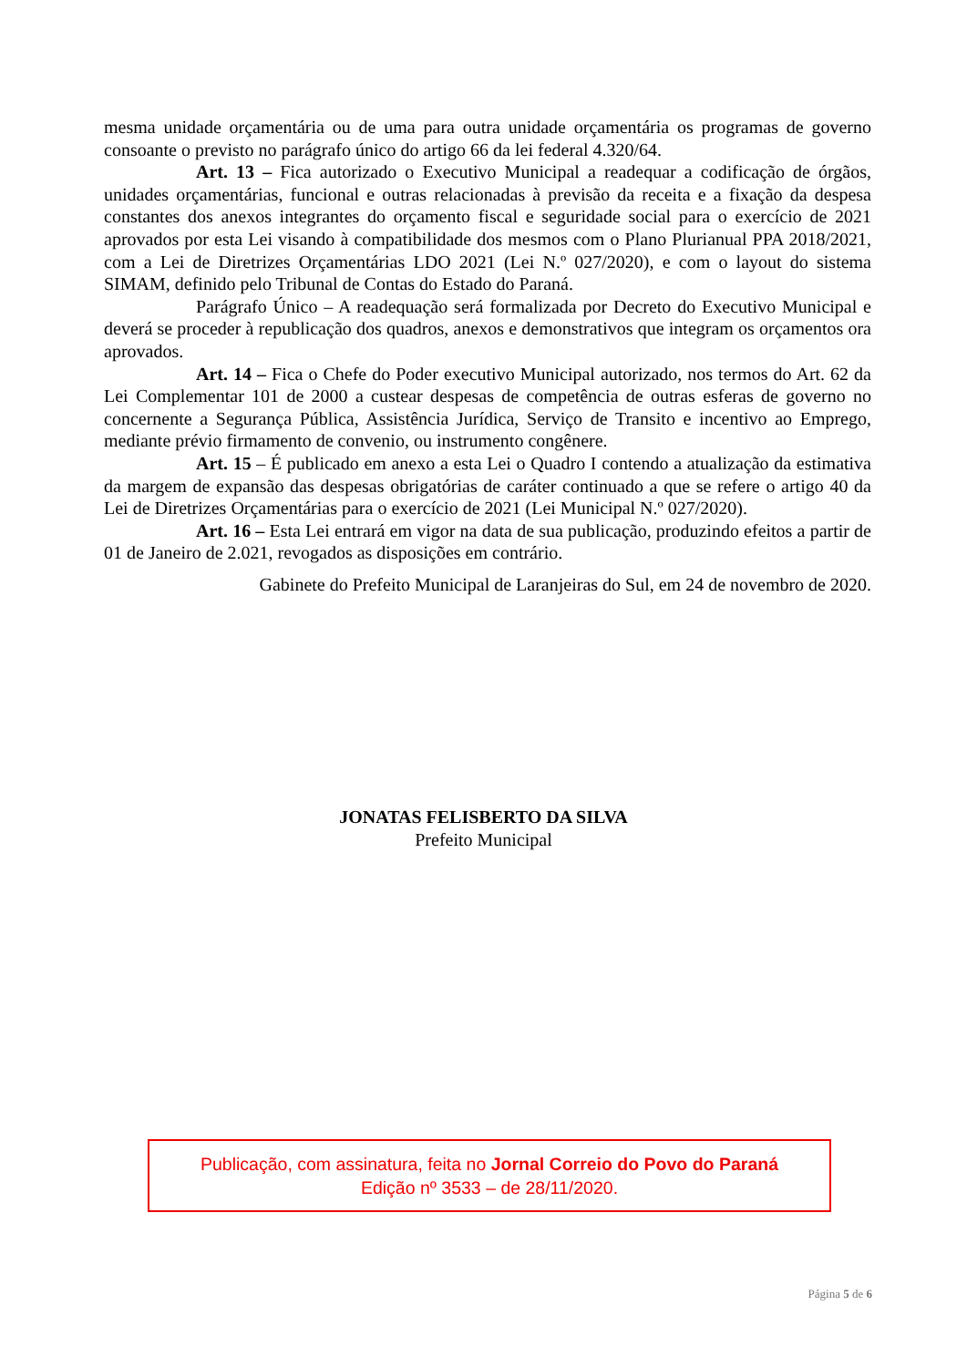mesma unidade orçamentária ou de uma para outra unidade orçamentária os programas de governo consoante o previsto no parágrafo único do artigo 66 da lei federal 4.320/64.
Art. 13 – Fica autorizado o Executivo Municipal a readequar a codificação de órgãos, unidades orçamentárias, funcional e outras relacionadas à previsão da receita e a fixação da despesa constantes dos anexos integrantes do orçamento fiscal e seguridade social para o exercício de 2021 aprovados por esta Lei visando à compatibilidade dos mesmos com o Plano Plurianual PPA 2018/2021, com a Lei de Diretrizes Orçamentárias LDO 2021 (Lei N.º 027/2020), e com o layout do sistema SIMAM, definido pelo Tribunal de Contas do Estado do Paraná.
Parágrafo Único – A readequação será formalizada por Decreto do Executivo Municipal e deverá se proceder à republicação dos quadros, anexos e demonstrativos que integram os orçamentos ora aprovados.
Art. 14 – Fica o Chefe do Poder executivo Municipal autorizado, nos termos do Art. 62 da Lei Complementar 101 de 2000 a custear despesas de competência de outras esferas de governo no concernente a Segurança Pública, Assistência Jurídica, Serviço de Transito e incentivo ao Emprego, mediante prévio firmamento de convenio, ou instrumento congênere.
Art. 15 – É publicado em anexo a esta Lei o Quadro I contendo a atualização da estimativa da margem de expansão das despesas obrigatórias de caráter continuado a que se refere o artigo 40 da Lei de Diretrizes Orçamentárias para o exercício de 2021 (Lei Municipal N.º 027/2020).
Art. 16 – Esta Lei entrará em vigor na data de sua publicação, produzindo efeitos a partir de 01 de Janeiro de 2.021, revogados as disposições em contrário.
Gabinete do Prefeito Municipal de Laranjeiras do Sul, em 24 de novembro de 2020.
JONATAS FELISBERTO DA SILVA
Prefeito Municipal
Publicação, com assinatura, feita no Jornal Correio do Povo do Paraná
Edição nº 3533 – de 28/11/2020.
Página 5 de 6